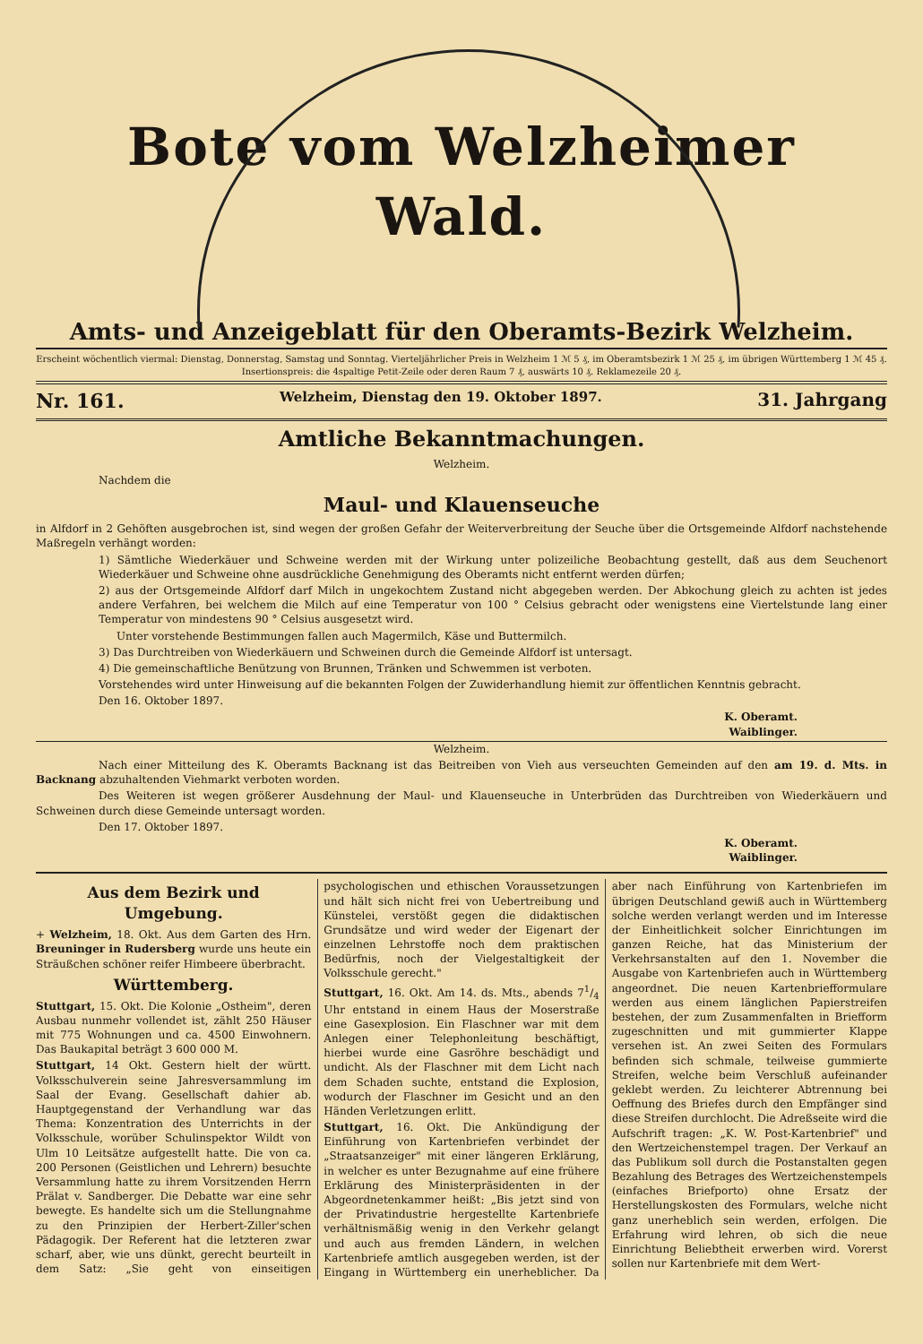Bote vom Welzheimer Wald.
Amts- und Anzeigeblatt für den Oberamts-Bezirk Welzheim.
Erscheint wöchentlich viermal: Dienstag, Donnerstag, Samstag und Sonntag. Vierteljährlicher Preis in Welzheim 1 ℳ 5 ₰, im Oberamtsbezirk 1 ℳ 25 ₰, im übrigen Württemberg 1 ℳ 45 ₰. Insertionspreis: die 4spaltige Petit-Zeile oder deren Raum 7 ₰, auswärts 10 ₰. Reklamezeile 20 ₰.
Nr. 161. Welzheim, Dienstag den 19. Oktober 1897. 31. Jahrgang
Amtliche Bekanntmachungen.
Welzheim.
Nachdem die
Maul- und Klauenseuche
in Alfdorf in 2 Gehöften ausgebrochen ist, sind wegen der großen Gefahr der Weiterverbreitung der Seuche über die Ortsgemeinde Alfdorf nachstehende Maßregeln verhängt worden:
1) Sämtliche Wiederkäuer und Schweine werden mit der Wirkung unter polizeiliche Beobachtung gestellt, daß aus dem Seuchenort Wiederkäuer und Schweine ohne ausdrückliche Genehmigung des Oberamts nicht entfernt werden dürfen;
2) aus der Ortsgemeinde Alfdorf darf Milch in ungekochtem Zustand nicht abgegeben werden. Der Abkochung gleich zu achten ist jedes andere Verfahren, bei welchem die Milch auf eine Temperatur von 100 ° Celsius gebracht oder wenigstens eine Viertelstunde lang einer Temperatur von mindestens 90 ° Celsius ausgesetzt wird.
Unter vorstehende Bestimmungen fallen auch Magermilch, Käse und Buttermilch.
3) Das Durchtreiben von Wiederkäuern und Schweinen durch die Gemeinde Alfdorf ist untersagt.
4) Die gemeinschaftliche Benützung von Brunnen, Tränken und Schwemmen ist verboten.
Vorstehendes wird unter Hinweisung auf die bekannten Folgen der Zuwiderhandlung hiemit zur öffentlichen Kenntnis gebracht.
Den 16. Oktober 1897.
K. Oberamt.
Waiblinger.
Welzheim.
Nach einer Mitteilung des K. Oberamts Backnang ist das Beitreiben von Vieh aus verseuchten Gemeinden auf den am 19. d. Mts. in Backnang abzuhaltenden Viehmarkt verboten worden.
Des Weiteren ist wegen größerer Ausdehnung der Maul- und Klauenseuche in Unterbrüden das Durchtreiben von Wiederkäuern und Schweinen durch diese Gemeinde untersagt worden.
Den 17. Oktober 1897.
K. Oberamt.
Waiblinger.
Aus dem Bezirk und Umgebung.
+ Welzheim, 18. Okt. Aus dem Garten des Hrn. Breuninger in Rudersberg wurde uns heute ein Sträußchen schöner reifer Himbeere überbracht.
Württemberg.
Stuttgart, 15. Okt. Die Kolonie „Ostheim", deren Ausbau nunmehr vollendet ist, zählt 250 Häuser mit 775 Wohnungen und ca. 4500 Einwohnern. Das Baukapital beträgt 3 600 000 M.
Stuttgart, 14 Okt. Gestern hielt der württ. Volksschulverein seine Jahresversammlung im Saal der Evang. Gesellschaft dahier ab. Hauptgegenstand der Verhandlung war das Thema: Konzentration des Unterrichts in der Volksschule, worüber Schulinspektor Wildt von Ulm 10 Leitsätze aufgestellt hatte. Die von ca. 200 Personen (Geistlichen und Lehrern) besuchte Versammlung hatte zu ihrem Vorsitzenden Herrn Prälat v. Sandberger. Die Debatte war eine sehr bewegte. Es handelte sich um die Stellungnahme zu den Prinzipien der Herbert-Ziller'schen Pädagogik. Der Referent hat die letzteren zwar scharf, aber, wie uns dünkt, gerecht beurteilt in dem Satz: „Sie geht von einseitigen psychologischen und ethischen Voraussetzungen und hält sich nicht frei von Uebertreibung und Künstelei, verstößt gegen die didaktischen Grundsätze und wird weder der Eigenart der einzelnen Lehrstoffe noch dem praktischen Bedürfnis, noch der Vielgestaltigkeit der Volksschule gerecht."
Stuttgart, 16. Okt. Am 14. ds. Mts., abends 71/4 Uhr entstand in einem Haus der Moserstraße eine Gasexplosion. Ein Flaschner war mit dem Anlegen einer Telephonleitung beschäftigt, hierbei wurde eine Gasröhre beschädigt und undicht. Als der Flaschner mit dem Licht nach dem Schaden suchte, entstand die Explosion, wodurch der Flaschner im Gesicht und an den Händen Verletzungen erlitt.
Stuttgart, 16. Okt. Die Ankündigung der Einführung von Kartenbriefen verbindet der „Straatsanzeiger" mit einer längeren Erklärung, in welcher es unter Bezugnahme auf eine frühere Erklärung des Ministerpräsidenten in der Abgeordnetenkammer heißt: „Bis jetzt sind von der Privatindustrie hergestellte Kartenbriefe verhältnismäßig wenig in den Verkehr gelangt und auch aus fremden Ländern, in welchen Kartenbriefe amtlich ausgegeben werden, ist der Eingang in Württemberg ein unerheblicher. Da aber nach Einführung von Kartenbriefen im übrigen Deutschland gewiß auch in Württemberg solche werden verlangt werden und im Interesse der Einheitlichkeit solcher Einrichtungen im ganzen Reiche, hat das Ministerium der Verkehrsanstalten auf den 1. November die Ausgabe von Kartenbriefen auch in Württemberg angeordnet. Die neuen Kartenbriefformulare werden aus einem länglichen Papierstreifen bestehen, der zum Zusammenfalten in Briefform zugeschnitten und mit gummierter Klappe versehen ist. An zwei Seiten des Formulars befinden sich schmale, teilweise gummierte Streifen, welche beim Verschluß aufeinander geklebt werden. Zu leichterer Abtrennung bei Oeffnung des Briefes durch den Empfänger sind diese Streifen durchlocht. Die Adreßseite wird die Aufschrift tragen: „K. W. Post-Kartenbrief" und den Wertzeichenstempel tragen. Der Verkauf an das Publikum soll durch die Postanstalten gegen Bezahlung des Betrages des Wertzeichenstempels (einfaches Briefporto) ohne Ersatz der Herstellungskosten des Formulars, welche nicht ganz unerheblich sein werden, erfolgen. Die Erfahrung wird lehren, ob sich die neue Einrichtung Beliebtheit erwerben wird. Vorerst sollen nur Kartenbriefe mit dem Wert-